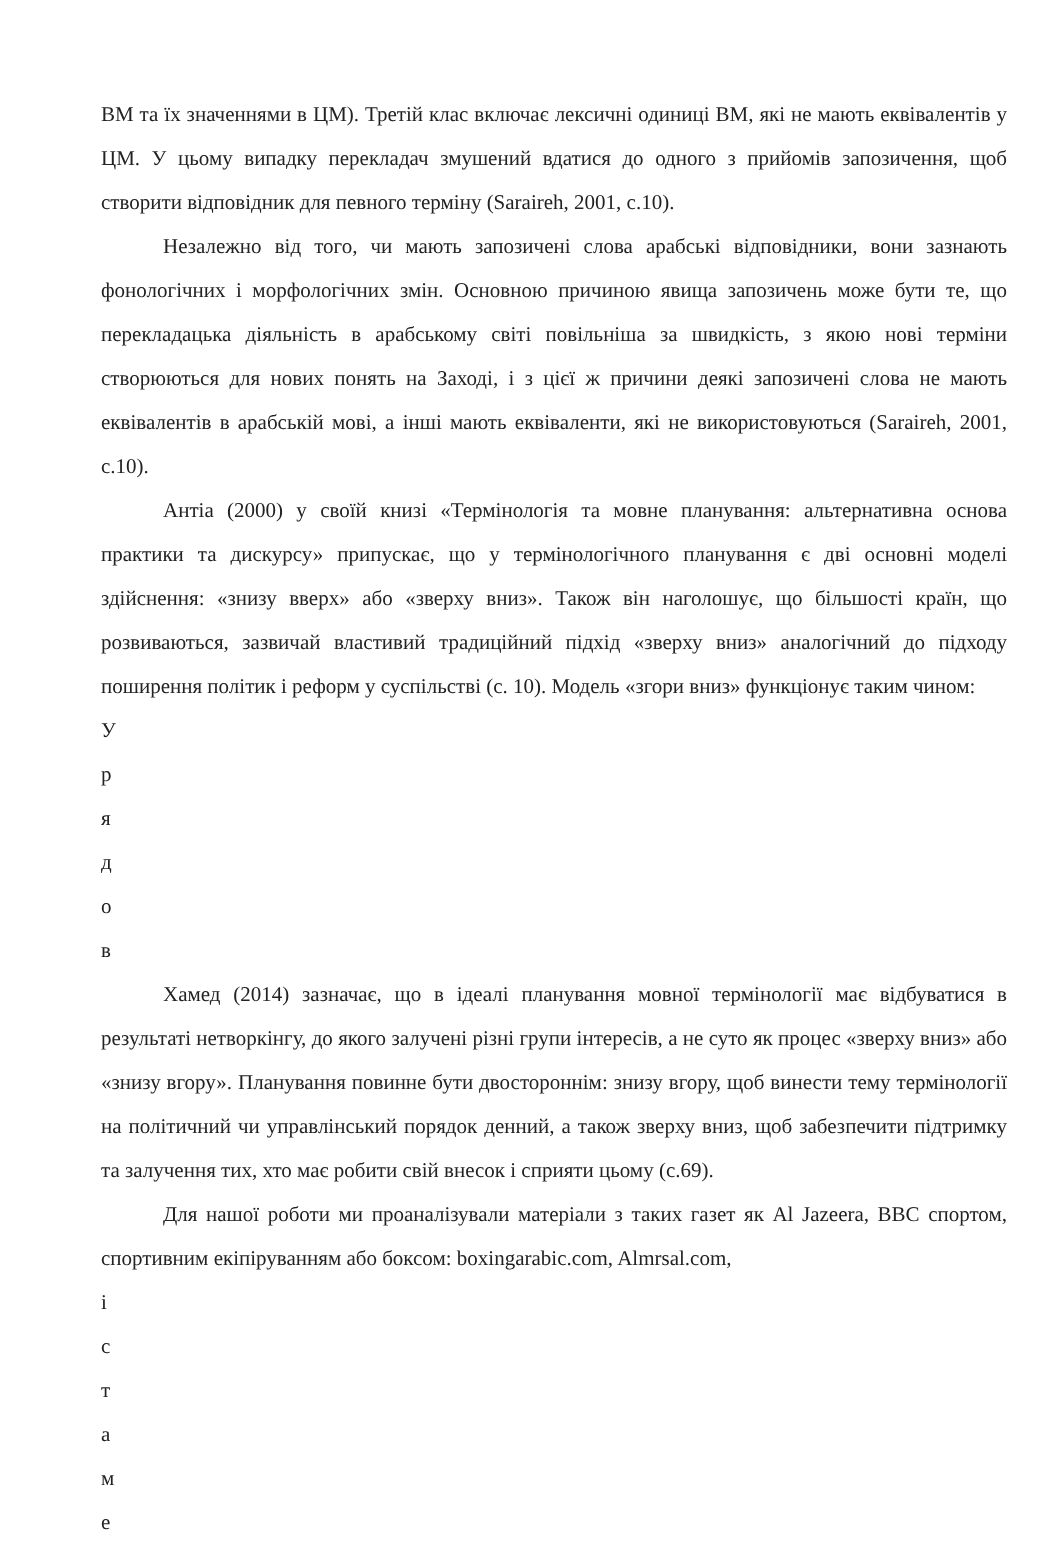ВМ та їх значеннями в ЦМ). Третій клас включає лексичні одиниці ВМ, які не мають еквівалентів у ЦМ. У цьому випадку перекладач змушений вдатися до одного з прийомів запозичення, щоб створити відповідник для певного терміну (Saraireh, 2001, с.10).
Незалежно від того, чи мають запозичені слова арабські відповідники, вони зазнають фонологічних і морфологічних змін. Основною причиною явища запозичень може бути те, що перекладацька діяльність в арабському світі повільніша за швидкість, з якою нові терміни створюються для нових понять на Заході, і з цієї ж причини деякі запозичені слова не мають еквівалентів в арабській мові, а інші мають еквіваленти, які не використовуються (Saraireh, 2001, с.10).
Антіа (2000) у своїй книзі «Термінологія та мовне планування: альтернативна основа практики та дискурсу» припускає, що у термінологічного планування є дві основні моделі здійснення: «знизу вверх» або «зверху вниз». Також він наголошує, що більшості країн, що розвиваються, зазвичай властивий традиційний підхід «зверху вниз» аналогічний до підходу поширення політик і реформ у суспільстві (с. 10). Модель «згори вниз» функціонує таким чином:
У
р
я
д
о
в
Хамед (2014) зазначає, що в ідеалі планування мовної термінології має відбуватися в результаті нетворкінгу, до якого залучені різні групи інтересів, а не суто як процес «зверху вниз» або «знизу вгору». Планування повинне бути двостороннім: знизу вгору, щоб винести тему термінології на політичний чи управлінський порядок денний, а також зверху вниз, щоб забезпечити підтримку та залучення тих, хто має робити свій внесок і сприяти цьому (с.69).
Для нашої роботи ми проаналізували матеріали з таких газет як Al Jazeera, BBC спортом, спортивним екіпіруванням або боксом: boxingarabic.com, Almrsal.com,
і
с
т
а
м
е